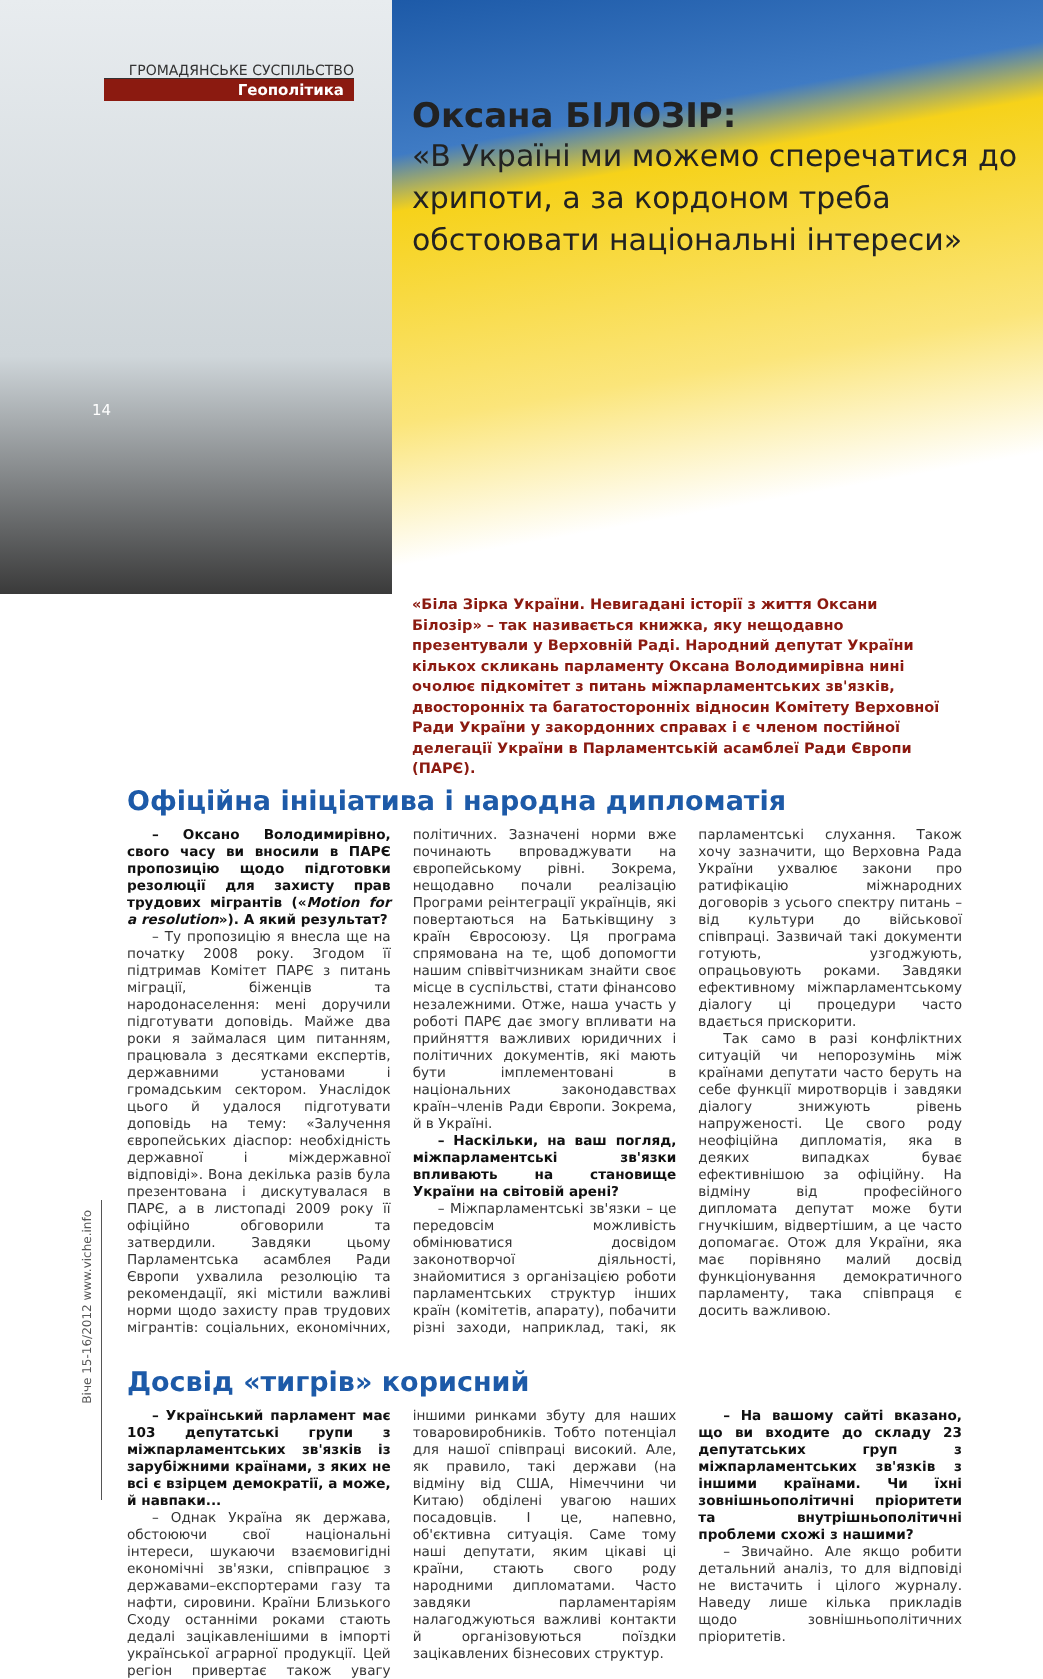ГРОМАДЯНСЬКЕ СУСПІЛЬСТВО
Геополітика
14
Оксана БІЛОЗІР:
«В Україні ми можемо сперечатися до хрипоти, а за кордоном треба обстоювати національні інтереси»
«Біла Зірка України. Невигадані історії з життя Оксани Білозір» – так називається книжка, яку нещодавно презентували у Верховній Раді. Народний депутат України кількох скликань парламенту Оксана Володимирівна нині очолює підкомітет з питань міжпарламентських зв'язків, двосторонніх та багатосторонніх відносин Комітету Верховної Ради України у закордонних справах і є членом постійної делегації України в Парламентській асамблеї Ради Європи (ПАРЄ).
Офіційна ініціатива і народна дипломатія
– Оксано Володимирівно, свого часу ви вносили в ПАРЄ пропозицію щодо підготовки резолюції для захисту прав трудових мігрантів («Motion for a resolution»). А який результат?
– Ту пропозицію я внесла ще на початку 2008 року. Згодом її підтримав Комітет ПАРЄ з питань міграції, біженців та народонаселення: мені доручили підготувати доповідь. Майже два роки я займалася цим питанням, працювала з десятками експертів, державними установами і громадським сектором. Унаслідок цього й удалося підготувати доповідь на тему: «Залучення європейських діаспор: необхідність державної і міждержавної відповіді». Вона декілька разів була презентована і дискутувалася в ПАРЄ, а в листопаді 2009 року її офіційно обговорили та затвердили. Завдяки цьому Парламентська асамблея Ради Європи ухвалила резолюцію та рекомендації, які містили важливі норми щодо захисту прав трудових мігрантів: соціальних, економічних, політичних. Зазначені норми вже починають впроваджувати на європейському рівні. Зокрема, нещодавно почали реалізацію Програми реінтеграції українців, які повертаються на Батьківщину з країн Євросоюзу. Ця програма спрямована на те, щоб допомогти нашим співвітчизникам знайти своє місце в суспільстві, стати фінансово незалежними. Отже, наша участь у роботі ПАРЄ дає змогу впливати на прийняття важливих юридичних і політичних документів, які мають бути імплементовані в національних законодавствах країн–членів Ради Європи. Зокрема, й в Україні.
– Наскільки, на ваш погляд, міжпарламентські зв'язки впливають на становище України на світовій арені?
– Міжпарламентські зв'язки – це передовсім можливість обмінюватися досвідом законотворчої діяльності, знайомитися з організацією роботи парламентських структур інших країн (комітетів, апарату), побачити різні заходи, наприклад, такі, як парламентські слухання. Також хочу зазначити, що Верховна Рада України ухвалює закони про ратифікацію міжнародних договорів з усього спектру питань – від культури до військової співпраці. Зазвичай такі документи готують, узгоджують, опрацьовують роками. Завдяки ефективному міжпарламентському діалогу ці процедури часто вдається прискорити.
Так само в разі конфліктних ситуацій чи непорозумінь між країнами депутати часто беруть на себе функції миротворців і завдяки діалогу знижують рівень напруженості. Це свого роду неофіційна дипломатія, яка в деяких випадках буває ефективнішою за офіційну. На відміну від професійного дипломата депутат може бути гнучкішим, відвертішим, а це часто допомагає. Отож для України, яка має порівняно малий досвід функціонування демократичного парламенту, така співпраця є досить важливою.
Досвід «тигрів» корисний
– Український парламент має 103 депутатські групи з міжпарламентських зв'язків із зарубіжними країнами, з яких не всі є взірцем демократії, а може, й навпаки...
– Однак Україна як держава, обстоюючи свої національні інтереси, шукаючи взаємовигідні економічні зв'язки, співпрацює з державами–експортерами газу та нафти, сировини. Країни Близького Сходу останніми роками стають дедалі зацікавленішими в імпорті української аграрної продукції. Цей регіон привертає також увагу іншими ринками збуту для наших товаровиробників. Тобто потенціал для нашої співпраці високий. Але, як правило, такі держави (на відміну від США, Німеччини чи Китаю) обділені увагою наших посадовців. І це, напевно, об'єктивна ситуація. Саме тому наші депутати, яким цікаві ці країни, стають свого роду народними дипломатами. Часто завдяки парламентаріям налагоджуються важливі контакти й організовуються поїздки зацікавлених бізнесових структур.
– На вашому сайті вказано, що ви входите до складу 23 депутатських груп з міжпарламентських зв'язків з іншими країнами. Чи їхні зовнішньополітичні пріоритети та внутрішньополітичні проблеми схожі з нашими?
– Звичайно. Але якщо робити детальний аналіз, то для відповіді не вистачить і цілого журналу. Наведу лише кілька прикладів щодо зовнішньополітичних пріоритетів.
Віче 15-16/2012 www.viche.info